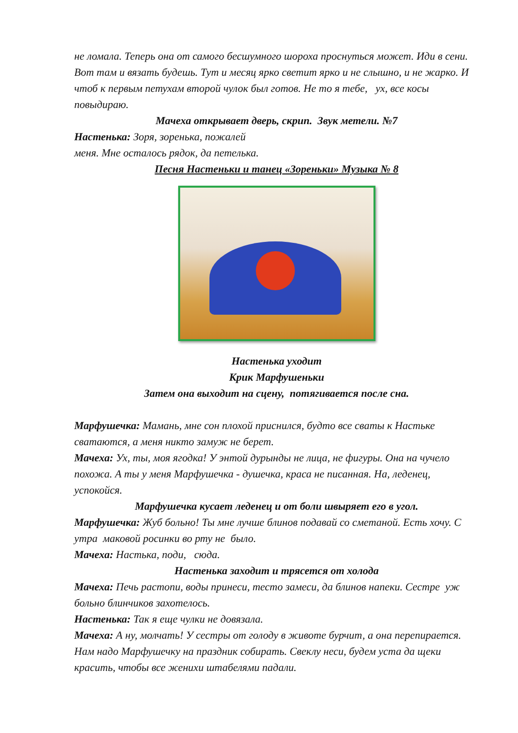не ломала. Теперь она от самого бесшумного шороха проснуться может. Иди в сени. Вот там и вязать будешь. Тут и месяц ярко светит ярко и не слышно, и не жарко. И чтоб к первым петухам второй чулок был готов. Не то я тебе, ух, все косы повыдираю.
Мачеха открывает дверь, скрип. Звук метели. №7
Настенька: Зоря, зоренька, пожалей
меня. Мне осталось рядок, да петелька.
Песня Настеньки и танец «Зореньки» Музыка № 8
Настенька уходит
Крик Марфушеньки
Затем она выходит на сцену, потягивается после сна.
Марфушечка: Мамань, мне сон плохой приснился, будто все сваты к Настьке сватаются, а меня никто замуж не берет.
Мачеха: Ух, ты, моя ягодка! У энтой дурынды не лица, не фигуры. Она на чучело похожа. А ты у меня Марфушечка - душечка, краса не писанная. На, леденец, успокойся.
Марфушечка кусает леденец и от боли швыряет его в угол.
Марфушечка: Жуб больно! Ты мне лучше блинов подавай со сметаной. Есть хочу. С утра маковой росинки во рту не было.
Мачеха: Настька, поди, сюда.
Настенька заходит и трясется от холода
Мачеха: Печь растопи, воды принеси, тесто замеси, да блинов напеки. Сестре уж больно блинчиков захотелось.
Настенька: Так я еще чулки не довязала.
Мачеха: А ну, молчать! У сестры от голоду в животе бурчит, а она перепирается. Нам надо Марфушечку на праздник собирать. Свеклу неси, будем уста да щеки красить, чтобы все женихи штабелями падали.